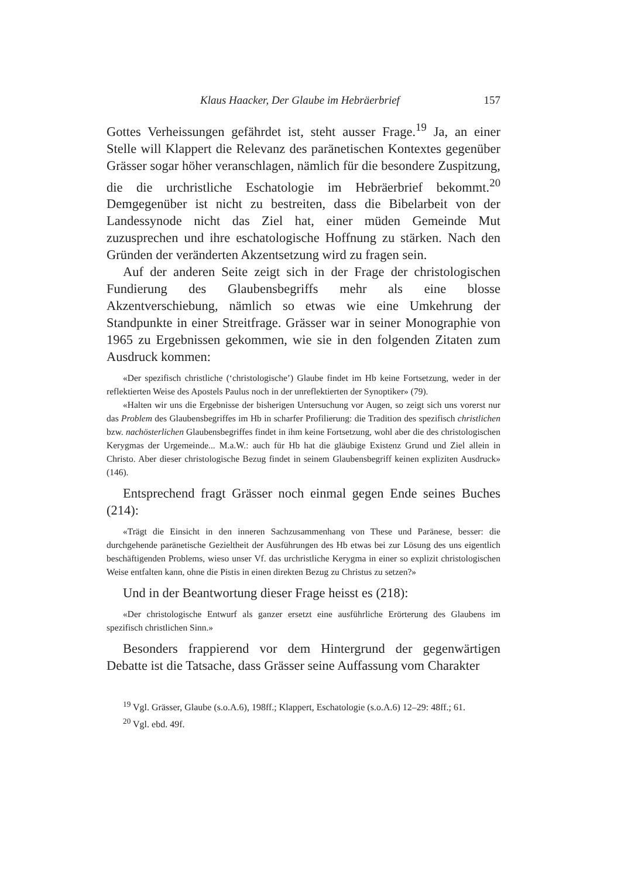Klaus Haacker, Der Glaube im Hebräerbrief 157
Gottes Verheissungen gefährdet ist, steht ausser Frage.<sup>19</sup> Ja, an einer Stelle will Klappert die Relevanz des paränetischen Kontextes gegenüber Grässer sogar höher veranschlagen, nämlich für die besondere Zuspitzung, die die urchristliche Eschatologie im Hebräerbrief bekommt.<sup>20</sup> Demgegenüber ist nicht zu bestreiten, dass die Bibelarbeit von der Landessynode nicht das Ziel hat, einer müden Gemeinde Mut zuzusprechen und ihre eschatologische Hoffnung zu stärken. Nach den Gründen der veränderten Akzentsetzung wird zu fragen sein.
Auf der anderen Seite zeigt sich in der Frage der christologischen Fundierung des Glaubensbegriffs mehr als eine blosse Akzentverschiebung, nämlich so etwas wie eine Umkehrung der Standpunkte in einer Streitfrage. Grässer war in seiner Monographie von 1965 zu Ergebnissen gekommen, wie sie in den folgenden Zitaten zum Ausdruck kommen:
«Der spezifisch christliche (‘christologische’) Glaube findet im Hb keine Fortsetzung, weder in der reflektierten Weise des Apostels Paulus noch in der unreflektierten der Synoptiker» (79).
«Halten wir uns die Ergebnisse der bisherigen Untersuchung vor Augen, so zeigt sich uns vorerst nur das Problem des Glaubensbegriffes im Hb in scharfer Profilierung: die Tradition des spezifisch christlichen bzw. nachösterlichen Glaubensbegriffes findet in ihm keine Fortsetzung, wohl aber die des christologischen Kerygmas der Urgemeinde... M.a.W.: auch für Hb hat die gläubige Existenz Grund und Ziel allein in Christo. Aber dieser christologische Bezug findet in seinem Glaubensbegriff keinen expliziten Ausdruck» (146).
Entsprechend fragt Grässer noch einmal gegen Ende seines Buches (214):
«Trägt die Einsicht in den inneren Sachzusammenhang von These und Paränese, besser: die durchgehende paränetische Gezieltheit der Ausführungen des Hb etwas bei zur Lösung des uns eigentlich beschäftigenden Problems, wieso unser Vf. das urchristliche Kerygma in einer so explizit christologischen Weise entfalten kann, ohne die Pistis in einen direkten Bezug zu Christus zu setzen?»
Und in der Beantwortung dieser Frage heisst es (218):
«Der christologische Entwurf als ganzer ersetzt eine ausführliche Erörterung des Glaubens im spezifisch christlichen Sinn.»
Besonders frappierend vor dem Hintergrund der gegenwärtigen Debatte ist die Tatsache, dass Grässer seine Auffassung vom Charakter
<sup>19</sup> Vgl. Grässer, Glaube (s.o.A.6), 198ff.; Klappert, Eschatologie (s.o.A.6) 12–29: 48ff.; 61.
<sup>20</sup> Vgl. ebd. 49f.